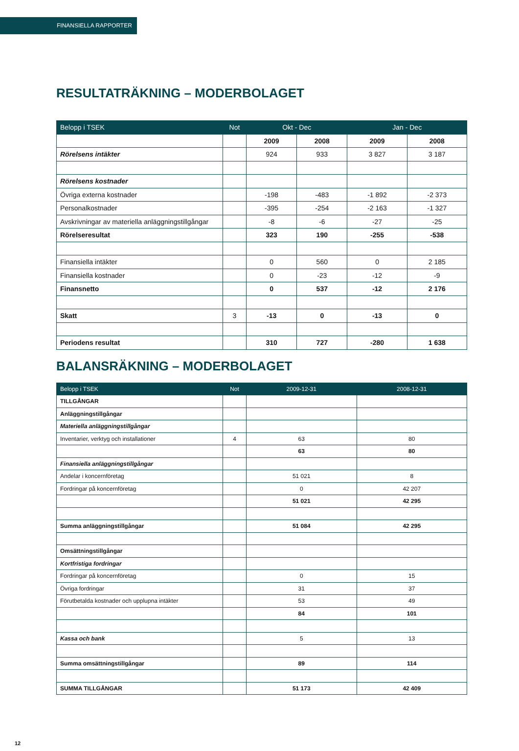FINANSIELLA RAPPORTER
RESULTATRÄKNING – MODERBOLAGET
| Belopp i TSEK | Not | Okt - Dec | | Jan - Dec | |
| --- | --- | --- | --- | --- | --- |
| | | 2009 | 2008 | 2009 | 2008 |
| Rörelsens intäkter | | 924 | 933 | 3 827 | 3 187 |
| Rörelsens kostnader | | | | | |
| Övriga externa kostnader | | -198 | -483 | -1 892 | -2 373 |
| Personalkostnader | | -395 | -254 | -2 163 | -1 327 |
| Avskrivningar av materiella anläggningstillgångar | | -8 | -6 | -27 | -25 |
| Rörelseresultat | | 323 | 190 | -255 | -538 |
| Finansiella intäkter | | 0 | 560 | 0 | 2 185 |
| Finansiella kostnader | | 0 | -23 | -12 | -9 |
| Finansnetto | | 0 | 537 | -12 | 2 176 |
| Skatt | 3 | -13 | 0 | -13 | 0 |
| Periodens resultat | | 310 | 727 | -280 | 1 638 |
BALANSRÄKNING – MODERBOLAGET
| Belopp i TSEK | Not | 2009-12-31 | 2008-12-31 |
| --- | --- | --- | --- |
| TILLGÅNGAR | | | |
| Anläggningstillgångar | | | |
| Materiella anläggningstillgångar | | | |
| Inventarier, verktyg och installationer | 4 | 63 | 80 |
| | | 63 | 80 |
| Finansiella anläggningstillgångar | | | |
| Andelar i koncernföretag | | 51 021 | 8 |
| Fordringar på koncernföretag | | 0 | 42 207 |
| | | 51 021 | 42 295 |
| Summa anläggningstillgångar | | 51 084 | 42 295 |
| Omsättningstillgångar | | | |
| Kortfristiga fordringar | | | |
| Fordringar på koncernföretag | | 0 | 15 |
| Övriga fordringar | | 31 | 37 |
| Förutbetalda kostnader och upplupna intäkter | | 53 | 49 |
| | | 84 | 101 |
| Kassa och bank | | 5 | 13 |
| Summa omsättningstillgångar | | 89 | 114 |
| SUMMA TILLGÅNGAR | | 51 173 | 42 409 |
12